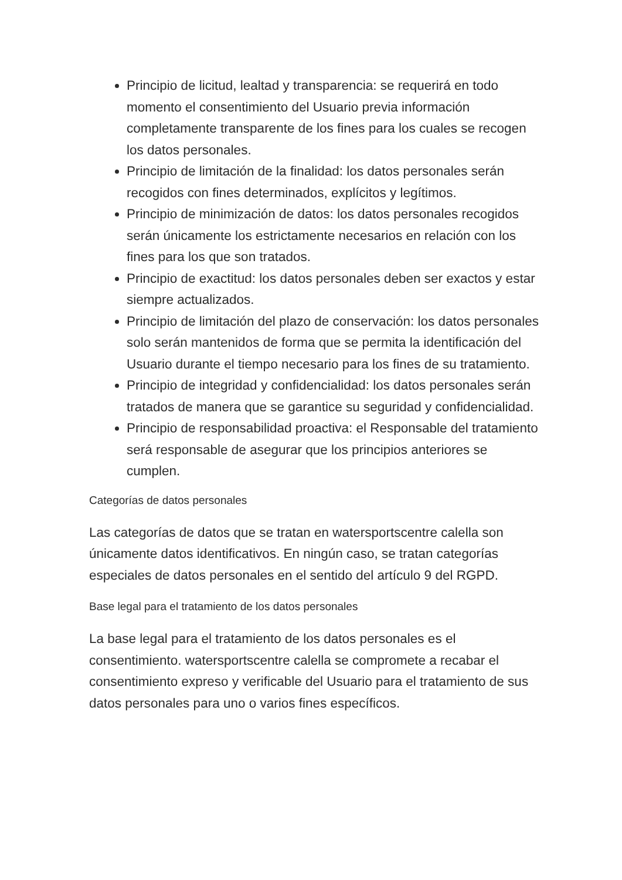Principio de licitud, lealtad y transparencia: se requerirá en todo momento el consentimiento del Usuario previa información completamente transparente de los fines para los cuales se recogen los datos personales.
Principio de limitación de la finalidad: los datos personales serán recogidos con fines determinados, explícitos y legítimos.
Principio de minimización de datos: los datos personales recogidos serán únicamente los estrictamente necesarios en relación con los fines para los que son tratados.
Principio de exactitud: los datos personales deben ser exactos y estar siempre actualizados.
Principio de limitación del plazo de conservación: los datos personales solo serán mantenidos de forma que se permita la identificación del Usuario durante el tiempo necesario para los fines de su tratamiento.
Principio de integridad y confidencialidad: los datos personales serán tratados de manera que se garantice su seguridad y confidencialidad.
Principio de responsabilidad proactiva: el Responsable del tratamiento será responsable de asegurar que los principios anteriores se cumplen.
Categorías de datos personales
Las categorías de datos que se tratan en watersportscentre calella son únicamente datos identificativos. En ningún caso, se tratan categorías especiales de datos personales en el sentido del artículo 9 del RGPD.
Base legal para el tratamiento de los datos personales
La base legal para el tratamiento de los datos personales es el consentimiento. watersportscentre calella se compromete a recabar el consentimiento expreso y verificable del Usuario para el tratamiento de sus datos personales para uno o varios fines específicos.